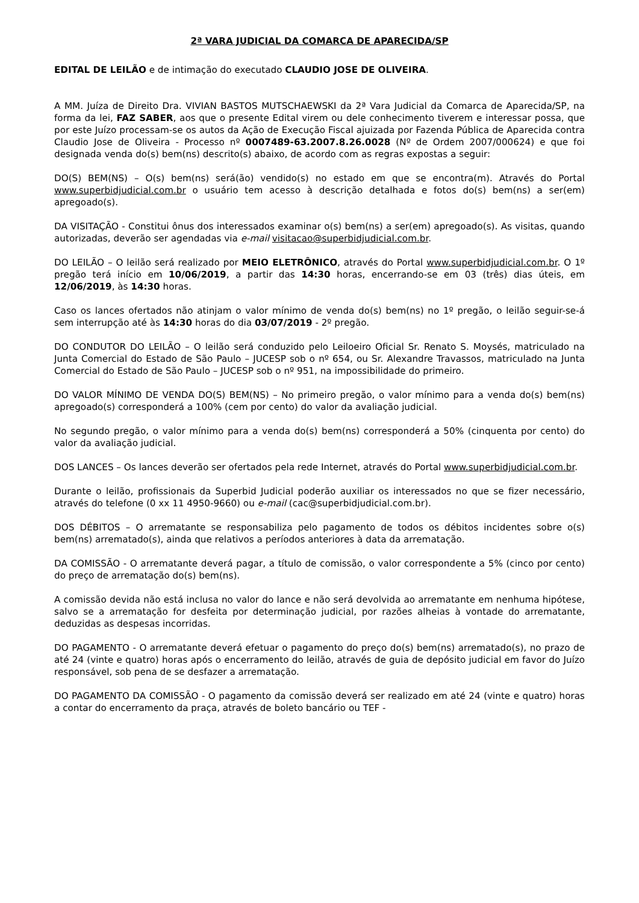2ª VARA JUDICIAL DA COMARCA DE APARECIDA/SP
EDITAL DE LEILÃO e de intimação do executado CLAUDIO JOSE DE OLIVEIRA.
A MM. Juíza de Direito Dra. VIVIAN BASTOS MUTSCHAEWSKI da 2ª Vara Judicial da Comarca de Aparecida/SP, na forma da lei, FAZ SABER, aos que o presente Edital virem ou dele conhecimento tiverem e interessar possa, que por este Juízo processam-se os autos da Ação de Execução Fiscal ajuizada por Fazenda Pública de Aparecida contra Claudio Jose de Oliveira - Processo nº 0007489-63.2007.8.26.0028 (Nº de Ordem 2007/000624) e que foi designada venda do(s) bem(ns) descrito(s) abaixo, de acordo com as regras expostas a seguir:
DO(S) BEM(NS) – O(s) bem(ns) será(ão) vendido(s) no estado em que se encontra(m). Através do Portal www.superbidjudicial.com.br o usuário tem acesso à descrição detalhada e fotos do(s) bem(ns) a ser(em) apregoado(s).
DA VISITAÇÃO - Constitui ônus dos interessados examinar o(s) bem(ns) a ser(em) apregoado(s). As visitas, quando autorizadas, deverão ser agendadas via e-mail visitacao@superbidjudicial.com.br.
DO LEILÃO – O leilão será realizado por MEIO ELETRÔNICO, através do Portal www.superbidjudicial.com.br. O 1º pregão terá início em 10/06/2019, a partir das 14:30 horas, encerrando-se em 03 (três) dias úteis, em 12/06/2019, às 14:30 horas.
Caso os lances ofertados não atinjam o valor mínimo de venda do(s) bem(ns) no 1º pregão, o leilão seguir-se-á sem interrupção até às 14:30 horas do dia 03/07/2019 - 2º pregão.
DO CONDUTOR DO LEILÃO – O leilão será conduzido pelo Leiloeiro Oficial Sr. Renato S. Moysés, matriculado na Junta Comercial do Estado de São Paulo – JUCESP sob o nº 654, ou Sr. Alexandre Travassos, matriculado na Junta Comercial do Estado de São Paulo – JUCESP sob o nº 951, na impossibilidade do primeiro.
DO VALOR MÍNIMO DE VENDA DO(S) BEM(NS) – No primeiro pregão, o valor mínimo para a venda do(s) bem(ns) apregoado(s) corresponderá a 100% (cem por cento) do valor da avaliação judicial.
No segundo pregão, o valor mínimo para a venda do(s) bem(ns) corresponderá a 50% (cinquenta por cento) do valor da avaliação judicial.
DOS LANCES – Os lances deverão ser ofertados pela rede Internet, através do Portal www.superbidjudicial.com.br.
Durante o leilão, profissionais da Superbid Judicial poderão auxiliar os interessados no que se fizer necessário, através do telefone (0 xx 11 4950-9660) ou e-mail (cac@superbidjudicial.com.br).
DOS DÉBITOS – O arrematante se responsabiliza pelo pagamento de todos os débitos incidentes sobre o(s) bem(ns) arrematado(s), ainda que relativos a períodos anteriores à data da arrematação.
DA COMISSÃO - O arrematante deverá pagar, a título de comissão, o valor correspondente a 5% (cinco por cento) do preço de arrematação do(s) bem(ns).
A comissão devida não está inclusa no valor do lance e não será devolvida ao arrematante em nenhuma hipótese, salvo se a arrematação for desfeita por determinação judicial, por razões alheias à vontade do arrematante, deduzidas as despesas incorridas.
DO PAGAMENTO - O arrematante deverá efetuar o pagamento do preço do(s) bem(ns) arrematado(s), no prazo de até 24 (vinte e quatro) horas após o encerramento do leilão, através de guia de depósito judicial em favor do Juízo responsável, sob pena de se desfazer a arrematação.
DO PAGAMENTO DA COMISSÃO - O pagamento da comissão deverá ser realizado em até 24 (vinte e quatro) horas a contar do encerramento da praça, através de boleto bancário ou TEF -